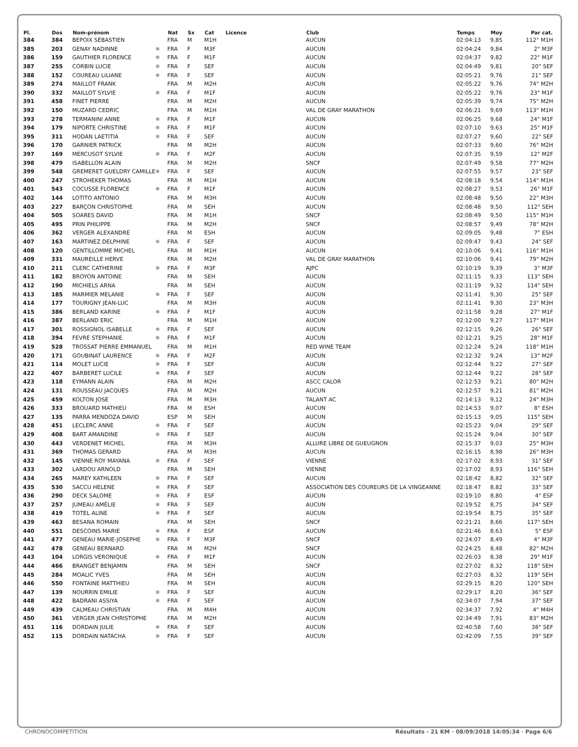| Pl. | Dos | Nom-prénom | | Nat | Sx | Cat | Licence | Club | Temps | Moy | Par cat. |
| --- | --- | --- | --- | --- | --- | --- | --- | --- | --- | --- | --- |
| 384 | 384 | BEPOIX SÉBASTIEN | | FRA | M | M1H | | AUCUN | 02:04:13 | 9,85 | 112° M1H |
| 385 | 203 | GENAY NADINNE | ✱ | FRA | F | M3F | | AUCUN | 02:04:24 | 9,84 | 2° M3F |
| 386 | 159 | GAUTHIER FLORENCE | ✱ | FRA | F | M1F | | AUCUN | 02:04:37 | 9,82 | 22° M1F |
| 387 | 255 | CORBIN LUCIE | ✱ | FRA | F | SEF | | AUCUN | 02:04:49 | 9,81 | 20° SEF |
| 388 | 152 | COUREAU LILIANE | ✱ | FRA | F | SEF | | AUCUN | 02:05:21 | 9,76 | 21° SEF |
| 389 | 274 | MAILLOT FRANK | | FRA | M | M2H | | AUCUN | 02:05:22 | 9,76 | 74° M2H |
| 390 | 332 | MAILLOT SYLVIE | ✱ | FRA | F | M1F | | AUCUN | 02:05:22 | 9,76 | 23° M1F |
| 391 | 458 | FINET PIERRE | | FRA | M | M2H | | AUCUN | 02:05:39 | 9,74 | 75° M2H |
| 392 | 150 | MUZARD CEDRIC | | FRA | M | M1H | | VAL DE GRAY MARATHON | 02:06:21 | 9,69 | 113° M1H |
| 393 | 278 | TERMANINI ANNE | ✱ | FRA | F | M1F | | AUCUN | 02:06:25 | 9,68 | 24° M1F |
| 394 | 179 | NIPORTE CHRISTINE | ✱ | FRA | F | M1F | | AUCUN | 02:07:10 | 9,63 | 25° M1F |
| 395 | 311 | HODAN LAETITIA | ✱ | FRA | F | SEF | | AUCUN | 02:07:27 | 9,60 | 22° SEF |
| 396 | 170 | GARNIER PATRICK | | FRA | M | M2H | | AUCUN | 02:07:33 | 9,60 | 76° M2H |
| 397 | 169 | MERCUSOT SYLVIE | ✱ | FRA | F | M2F | | AUCUN | 02:07:35 | 9,59 | 12° M2F |
| 398 | 479 | ISABELLON ALAIN | | FRA | M | M2H | | SNCF | 02:07:49 | 9,58 | 77° M2H |
| 399 | 548 | GREMERET GUELDRY CAMILLE | ✱ | FRA | F | SEF | | AUCUN | 02:07:55 | 9,57 | 23° SEF |
| 400 | 247 | STROHEKER THOMAS | | FRA | M | M1H | | AUCUN | 02:08:18 | 9,54 | 114° M1H |
| 401 | 543 | COCUSSE FLORENCE | ✱ | FRA | F | M1F | | AUCUN | 02:08:27 | 9,53 | 26° M1F |
| 402 | 144 | LOTITO ANTONIO | | FRA | M | M3H | | AUCUN | 02:08:48 | 9,50 | 22° M3H |
| 403 | 227 | BARÇON CHRISTOPHE | | FRA | M | SEH | | AUCUN | 02:08:48 | 9,50 | 112° SEH |
| 404 | 505 | SOARES DAVID | | FRA | M | M1H | | SNCF | 02:08:49 | 9,50 | 115° M1H |
| 405 | 495 | PRIN PHILIPPE | | FRA | M | M2H | | SNCF | 02:08:57 | 9,49 | 78° M2H |
| 406 | 362 | VERGER ALEXANDRE | | FRA | M | ESH | | AUCUN | 02:09:05 | 9,48 | 7° ESH |
| 407 | 163 | MARTINEZ DELPHINE | ✱ | FRA | F | SEF | | AUCUN | 02:09:47 | 9,43 | 24° SEF |
| 408 | 120 | GENTILLOMME MICHEL | | FRA | M | M1H | | AUCUN | 02:10:06 | 9,41 | 116° M1H |
| 409 | 331 | MAUREILLE HERVE | | FRA | M | M2H | | VAL DE GRAY MARATHON | 02:10:06 | 9,41 | 79° M2H |
| 410 | 211 | CLERC CATHERINE | ✱ | FRA | F | M3F | | AJPC | 02:10:19 | 9,39 | 3° M3F |
| 411 | 182 | BROYON ANTOINE | | FRA | M | SEH | | AUCUN | 02:11:15 | 9,33 | 113° SEH |
| 412 | 190 | MICHIELS ARNA | | FRA | M | SEH | | AUCUN | 02:11:19 | 9,32 | 114° SEH |
| 413 | 185 | MARMIER MELANIE | ✱ | FRA | F | SEF | | AUCUN | 02:11:41 | 9,30 | 25° SEF |
| 414 | 177 | TOURIGNY JEAN-LUC | | FRA | M | M3H | | AUCUN | 02:11:41 | 9,30 | 23° M3H |
| 415 | 386 | BERLAND KARINE | ✱ | FRA | F | M1F | | AUCUN | 02:11:58 | 9,28 | 27° M1F |
| 416 | 387 | BERLAND ERIC | | FRA | M | M1H | | AUCUN | 02:12:00 | 9,27 | 117° M1H |
| 417 | 301 | ROSSIGNOL ISABELLE | ✱ | FRA | F | SEF | | AUCUN | 02:12:15 | 9,26 | 26° SEF |
| 418 | 394 | FEVRE STEPHANIE | ✱ | FRA | F | M1F | | AUCUN | 02:12:21 | 9,25 | 28° M1F |
| 419 | 528 | TROSSAT PIERRE EMMANUEL | | FRA | M | M1H | | RED WINE TEAM | 02:12:24 | 9,24 | 118° M1H |
| 420 | 171 | GOUBINAT LAURENCE | ✱ | FRA | F | M2F | | AUCUN | 02:12:32 | 9,24 | 13° M2F |
| 421 | 114 | MOLET LUCIE | ✱ | FRA | F | SEF | | AUCUN | 02:12:44 | 9,22 | 27° SEF |
| 422 | 407 | BARBERET LUCILE | ✱ | FRA | F | SEF | | AUCUN | 02:12:44 | 9,22 | 28° SEF |
| 423 | 118 | EYMANN ALAIN | | FRA | M | M2H | | ASCC CALOR | 02:12:53 | 9,21 | 80° M2H |
| 424 | 131 | ROUSSEAU JACQUES | | FRA | M | M2H | | AUCUN | 02:12:57 | 9,21 | 81° M2H |
| 425 | 459 | KOLTON JOSE | | FRA | M | M3H | | TALANT AC | 02:14:13 | 9,12 | 24° M3H |
| 426 | 333 | BROUARD MATHIEU | | FRA | M | ESH | | AUCUN | 02:14:53 | 9,07 | 8° ESH |
| 427 | 135 | PARRA MENDOZA DAVID | | ESP | M | SEH | | AUCUN | 02:15:13 | 9,05 | 115° SEH |
| 428 | 451 | LECLERC ANNE | ✱ | FRA | F | SEF | | AUCUN | 02:15:23 | 9,04 | 29° SEF |
| 429 | 408 | BART AMANDINE | ✱ | FRA | F | SEF | | AUCUN | 02:15:24 | 9,04 | 30° SEF |
| 430 | 443 | VERDENET MICHEL | | FRA | M | M3H | | ALLURE LIBRE DE GUEUGNON | 02:15:37 | 9,03 | 25° M3H |
| 431 | 369 | THOMAS GERARD | | FRA | M | M3H | | AUCUN | 02:16:15 | 8,98 | 26° M3H |
| 432 | 145 | VIENNE ROY MAYANA | ✱ | FRA | F | SEF | | VIENNE | 02:17:02 | 8,93 | 31° SEF |
| 433 | 302 | LARDOU ARNOLD | | FRA | M | SEH | | VIENNE | 02:17:02 | 8,93 | 116° SEH |
| 434 | 265 | MAREY KATHLEEN | ✱ | FRA | F | SEF | | AUCUN | 02:18:42 | 8,82 | 32° SEF |
| 435 | 530 | SACCU HELENE | ✱ | FRA | F | SEF | | ASSOCIATION DES COUREURS DE LA VINGEANNE | 02:18:47 | 8,82 | 33° SEF |
| 436 | 290 | DECK SALOME | ✱ | FRA | F | ESF | | AUCUN | 02:19:10 | 8,80 | 4° ESF |
| 437 | 257 | JUMEAU AMÉLIE | ✱ | FRA | F | SEF | | AUCUN | 02:19:52 | 8,75 | 34° SEF |
| 438 | 419 | TOTEL ALINE | ✱ | FRA | F | SEF | | AUCUN | 02:19:54 | 8,75 | 35° SEF |
| 439 | 463 | BESANA ROMAIN | | FRA | M | SEH | | SNCF | 02:21:21 | 8,66 | 117° SEH |
| 440 | 551 | DESCOINS MARIE | ✱ | FRA | F | ESF | | AUCUN | 02:21:46 | 8,63 | 5° ESF |
| 441 | 477 | GENEAU MARIE-JOSEPHE | ✱ | FRA | F | M3F | | SNCF | 02:24:07 | 8,49 | 4° M3F |
| 442 | 478 | GENEAU BERNARD | | FRA | M | M2H | | SNCF | 02:24:25 | 8,48 | 82° M2H |
| 443 | 104 | LORGIS VERONIQUE | ✱ | FRA | F | M1F | | AUCUN | 02:26:03 | 8,38 | 29° M1F |
| 444 | 466 | BRANGET BENJAMIN | | FRA | M | SEH | | SNCF | 02:27:02 | 8,32 | 118° SEH |
| 445 | 284 | MOALIC YVES | | FRA | M | SEH | | AUCUN | 02:27:03 | 8,32 | 119° SEH |
| 446 | 550 | FONTAINE MATTHIEU | | FRA | M | SEH | | AUCUN | 02:29:15 | 8,20 | 120° SEH |
| 447 | 139 | NOURRIN EMILIE | ✱ | FRA | F | SEF | | AUCUN | 02:29:17 | 8,20 | 36° SEF |
| 448 | 422 | BADRANI ASSIYA | ✱ | FRA | F | SEF | | AUCUN | 02:34:07 | 7,94 | 37° SEF |
| 449 | 439 | CALMEAU CHRISTIAN | | FRA | M | M4H | | AUCUN | 02:34:37 | 7,92 | 4° M4H |
| 450 | 361 | VERGER JEAN CHRISTOPHE | | FRA | M | M2H | | AUCUN | 02:34:49 | 7,91 | 83° M2H |
| 451 | 116 | DORDAIN JULIE | ✱ | FRA | F | SEF | | AUCUN | 02:40:58 | 7,60 | 38° SEF |
| 452 | 115 | DORDAIN NATACHA | ✱ | FRA | F | SEF | | AUCUN | 02:42:09 | 7,55 | 39° SEF |
CHRONOCOMPETITION Résultats - 21 KM · 08/09/2018 14:05:34 · Page 6/6